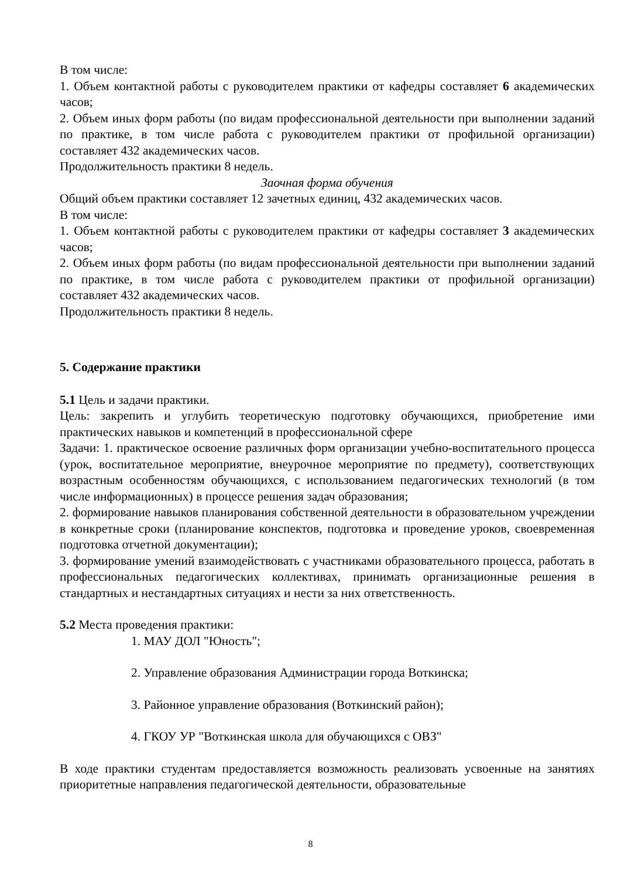В том числе:
1. Объем контактной работы с руководителем практики от кафедры составляет 6 академических часов;
2. Объем иных форм работы (по видам профессиональной деятельности при выполнении заданий по практике, в том числе работа с руководителем практики от профильной организации) составляет 432 академических часов.
Продолжительность практики 8 недель.
Заочная форма обучения
Общий объем практики составляет 12 зачетных единиц, 432 академических часов.
В том числе:
1. Объем контактной работы с руководителем практики от кафедры составляет 3 академических часов;
2. Объем иных форм работы (по видам профессиональной деятельности при выполнении заданий по практике, в том числе работа с руководителем практики от профильной организации) составляет 432 академических часов.
Продолжительность практики 8 недель.
5. Содержание практики
5.1 Цель и задачи практики.
Цель: закрепить и углубить теоретическую подготовку обучающихся, приобретение ими практических навыков и компетенций в профессиональной сфере
Задачи: 1. практическое освоение различных форм организации учебно-воспитательного процесса (урок, воспитательное мероприятие, внеурочное мероприятие по предмету), соответствующих возрастным особенностям обучающихся, с использованием педагогических технологий (в том числе информационных) в процессе решения задач образования;
2. формирование навыков планирования собственной деятельности в образовательном учреждении в конкретные сроки (планирование конспектов, подготовка и проведение уроков, своевременная подготовка отчетной документации);
3. формирование умений взаимодействовать с участниками образовательного процесса, работать в профессиональных педагогических коллективах, принимать организационные решения в стандартных и нестандартных ситуациях и нести за них ответственность.
5.2 Места проведения практики:
1. МАУ ДОЛ "Юность";
2. Управление образования Администрации города Воткинска;
3. Районное управление образования (Воткинский район);
4. ГКОУ УР "Воткинская школа для обучающихся с ОВЗ"
В ходе практики студентам предоставляется возможность реализовать усвоенные на занятиях приоритетные направления педагогической деятельности, образовательные
8